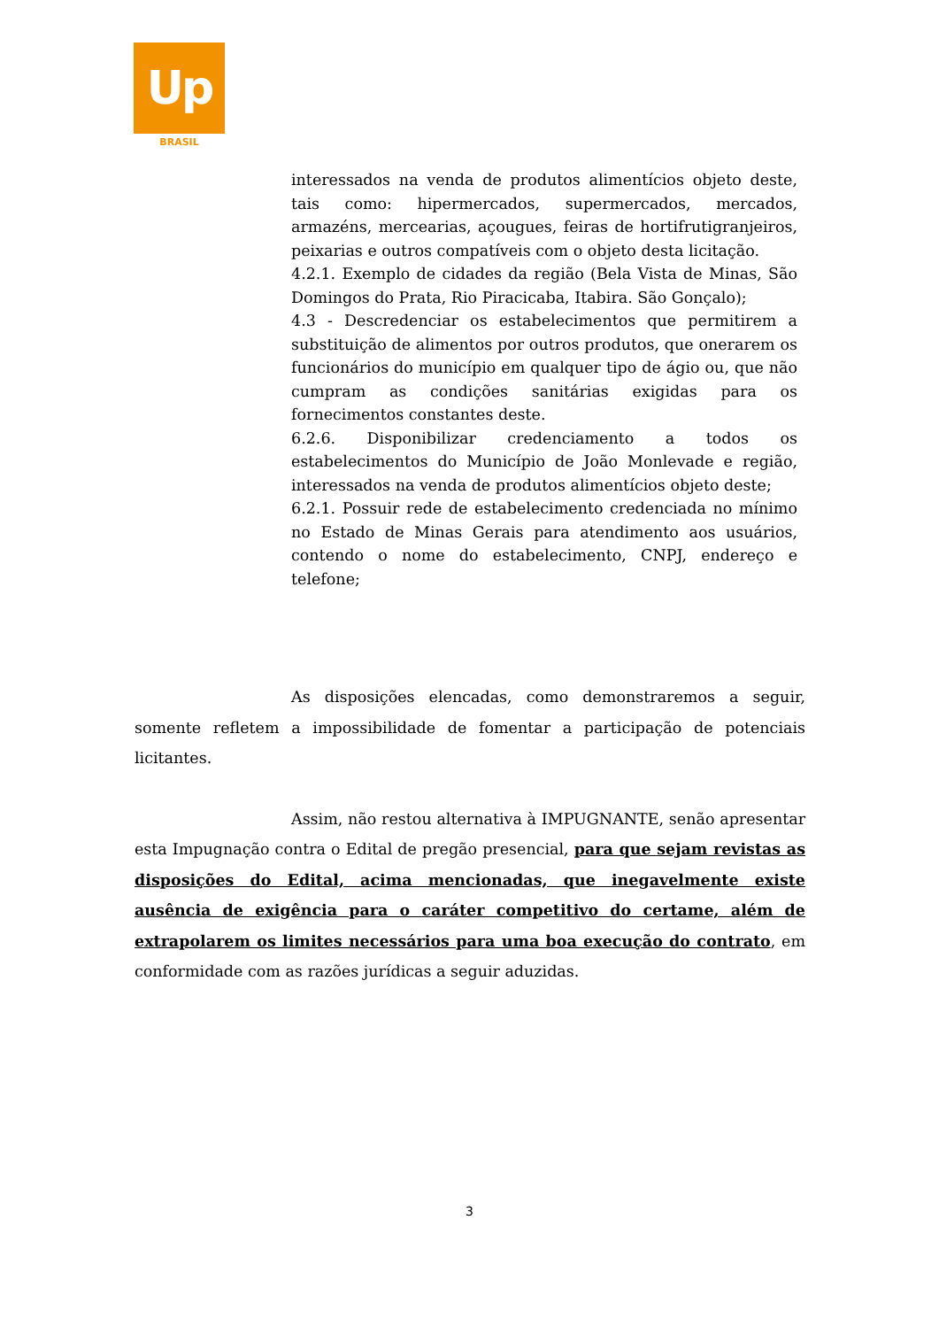Up
BRASIL
interessados na venda de produtos alimentícios objeto deste, tais como: hipermercados, supermercados, mercados, armazéns, mercearias, açougues, feiras de hortifrutigranjeiros, peixarias e outros compatíveis com o objeto desta licitação.
4.2.1. Exemplo de cidades da região (Bela Vista de Minas, São Domingos do Prata, Rio Piracicaba, Itabira. São Gonçalo);
4.3 - Descredenciar os estabelecimentos que permitirem a substituição de alimentos por outros produtos, que onerarem os funcionários do município em qualquer tipo de ágio ou, que não cumpram as condições sanitárias exigidas para os fornecimentos constantes deste.
6.2.6. Disponibilizar credenciamento a todos os estabelecimentos do Município de João Monlevade e região, interessados na venda de produtos alimentícios objeto deste;
6.2.1. Possuir rede de estabelecimento credenciada no mínimo no Estado de Minas Gerais para atendimento aos usuários, contendo o nome do estabelecimento, CNPJ, endereço e telefone;
As disposições elencadas, como demonstraremos a seguir, somente refletem a impossibilidade de fomentar a participação de potenciais licitantes.
Assim, não restou alternativa à IMPUGNANTE, senão apresentar esta Impugnação contra o Edital de pregão presencial, para que sejam revistas as disposições do Edital, acima mencionadas, que inegavelmente existe ausência de exigência para o caráter competitivo do certame, além de extrapolarem os limites necessários para uma boa execução do contrato, em conformidade com as razões jurídicas a seguir aduzidas.
3